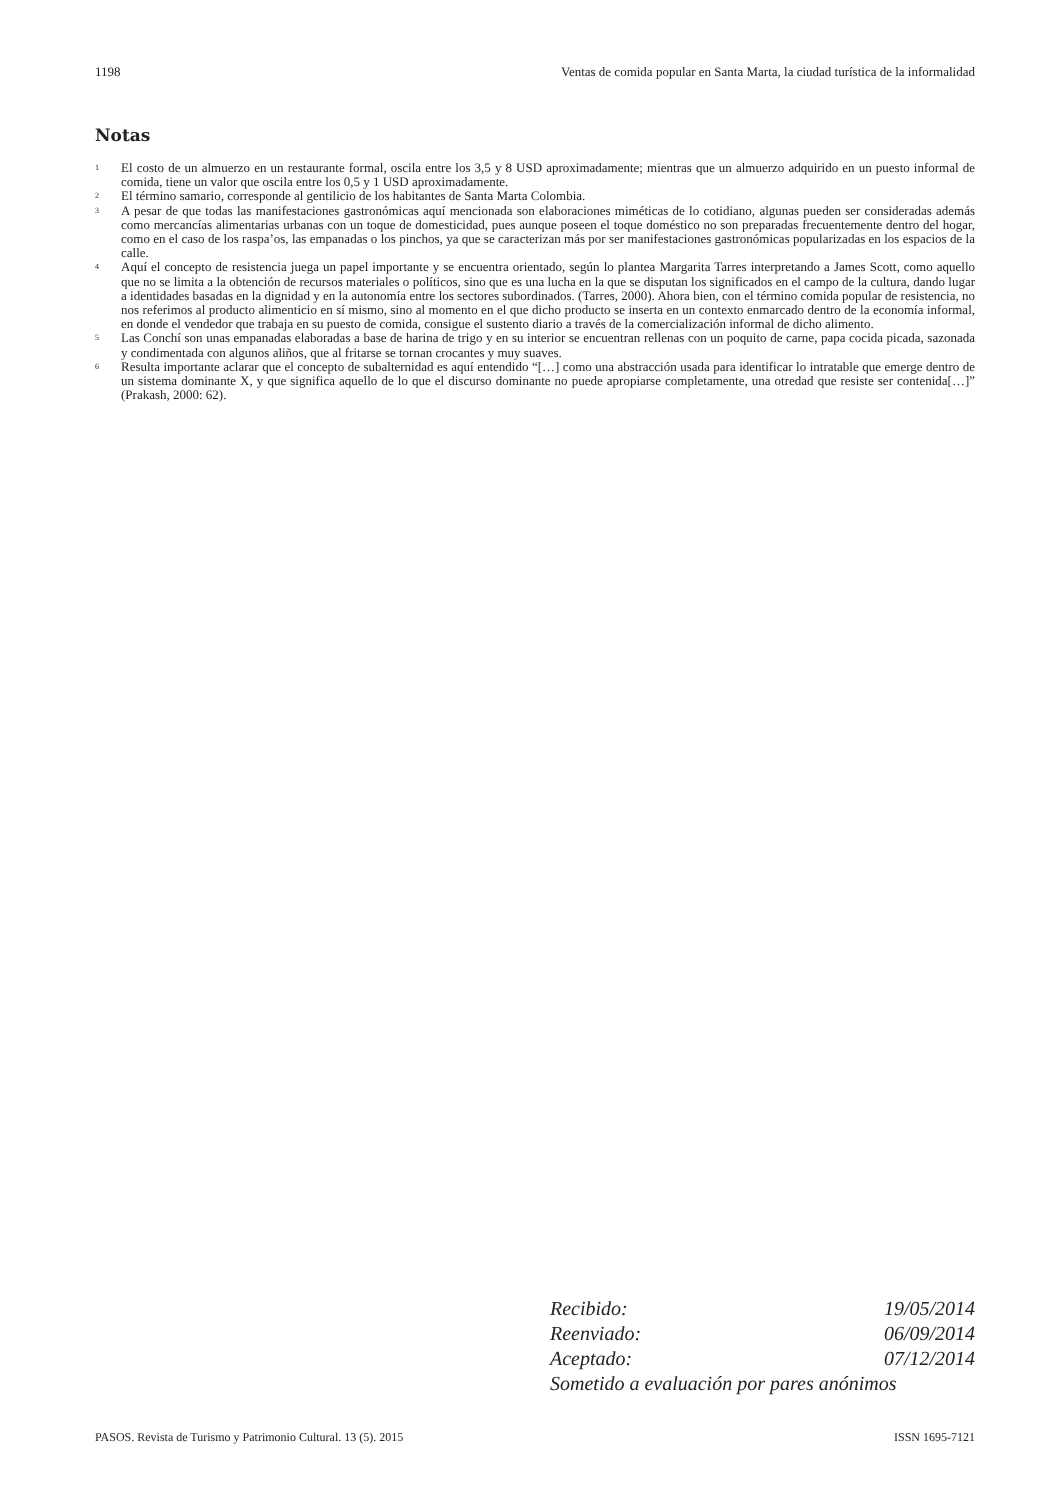1198 Ventas de comida popular en Santa Marta, la ciudad turística de la informalidad
Notas
<sup>1</sup>
El costo de un almuerzo en un restaurante formal, oscila entre los 3,5 y 8 USD aproximadamente; mientras que un almuerzo adquirido en un puesto informal de comida, tiene un valor que oscila entre los 0,5 y 1 USD aproximadamente.
<sup>2</sup>
El término samario, corresponde al gentilicio de los habitantes de Santa Marta Colombia.
<sup>3</sup>
A pesar de que todas las manifestaciones gastronómicas aquí mencionada son elaboraciones miméticas de lo cotidiano, algunas pueden ser consideradas además como mercancías alimentarias urbanas con un toque de domesticidad, pues aunque poseen el toque doméstico no son preparadas frecuentemente dentro del hogar, como en el caso de los raspa’os, las empanadas o los pinchos, ya que se caracterizan más por ser manifestaciones gastronómicas popularizadas en los espacios de la calle.
<sup>4</sup>
Aquí el concepto de resistencia juega un papel importante y se encuentra orientado, según lo plantea Margarita Tarres interpretando a James Scott, como aquello que no se limita a la obtención de recursos materiales o políticos, sino que es una lucha en la que se disputan los significados en el campo de la cultura, dando lugar a identidades basadas en la dignidad y en la autonomía entre los sectores subordinados. (Tarres, 2000). Ahora bien, con el término comida popular de resistencia, no nos referimos al producto alimenticio en sí mismo, sino al momento en el que dicho producto se inserta en un contexto enmarcado dentro de la economía informal, en donde el vendedor que trabaja en su puesto de comida, consigue el sustento diario a través de la comercialización informal de dicho alimento.
<sup>5</sup>
Las Conchí son unas empanadas elaboradas a base de harina de trigo y en su interior se encuentran rellenas con un poquito de carne, papa cocida picada, sazonada y condimentada con algunos aliños, que al fritarse se tornan crocantes y muy suaves.
<sup>6</sup>
Resulta importante aclarar que el concepto de subalternidad es aquí entendido “[…] como una abstracción usada para identificar lo intratable que emerge dentro de un sistema dominante X, y que significa aquello de lo que el discurso dominante no puede apropiarse completamente, una otredad que resiste ser contenida[…]” (Prakash, 2000: 62).
Recibido: 19/05/2014
Reenviado: 06/09/2014
Aceptado: 07/12/2014
Sometido a evaluación por pares anónimos
PASOS. Revista de Turismo y Patrimonio Cultural. 13 (5). 2015 ISSN 1695-7121